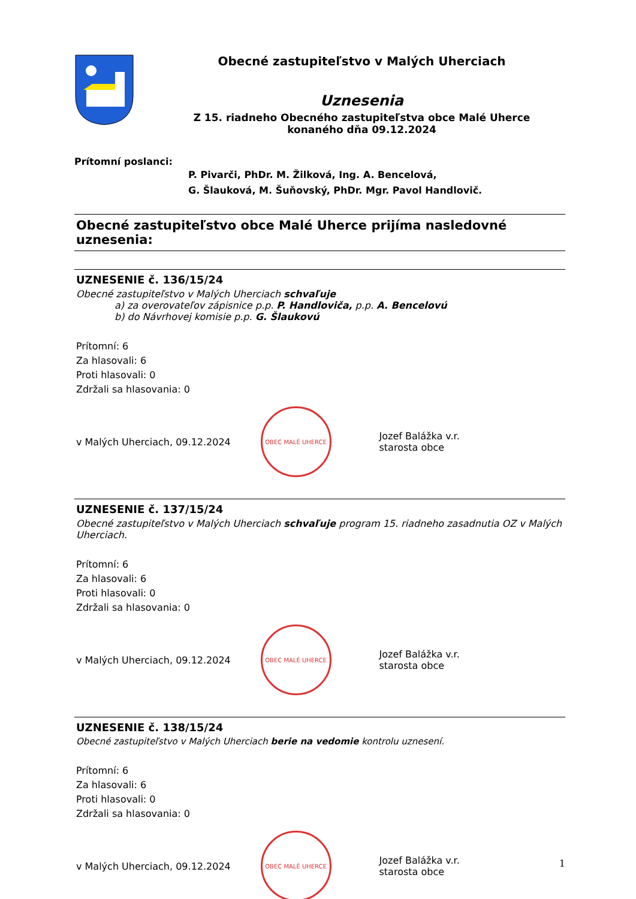Obecné zastupiteľstvo v Malých Uherciach
Uznesenia
Z 15. riadneho Obecného zastupiteľstva obce Malé Uherce
konaného dňa 09.12.2024
Prítomní poslanci:
P. Pivarči, PhDr. M. Žilková, Ing. A. Bencelová,
G. Šlauková, M. Šuňovský, PhDr. Mgr. Pavol Handlovič.
Obecné zastupiteľstvo obce Malé Uherce prijíma nasledovné uznesenia:
UZNESENIE č. 136/15/24
Obecné zastupiteľstvo v Malých Uherciach schvaľuje
a) za overovateľov zápisnice p.p. P. Handloviča, p.p. A. Bencelovú
b) do Návrhovej komisie p.p. G. Šlaukovú
Prítomní: 6
Za hlasovali: 6
Proti hlasovali: 0
Zdržali sa hlasovania: 0
v Malých Uherciach, 09.12.2024
OBEC MALÉ UHERCE
Jozef Balážka v.r.
starosta obce
UZNESENIE č. 137/15/24
Obecné zastupiteľstvo v Malých Uherciach schvaľuje program 15. riadneho zasadnutia OZ v Malých Uherciach.
Prítomní: 6
Za hlasovali: 6
Proti hlasovali: 0
Zdržali sa hlasovania: 0
v Malých Uherciach, 09.12.2024
OBEC MALÉ UHERCE
Jozef Balážka v.r.
starosta obce
UZNESENIE č. 138/15/24
Obecné zastupiteľstvo v Malých Uherciach berie na vedomie kontrolu uznesení.
Prítomní: 6
Za hlasovali: 6
Proti hlasovali: 0
Zdržali sa hlasovania: 0
v Malých Uherciach, 09.12.2024
OBEC MALÉ UHERCE
Jozef Balážka v.r.
starosta obce
1